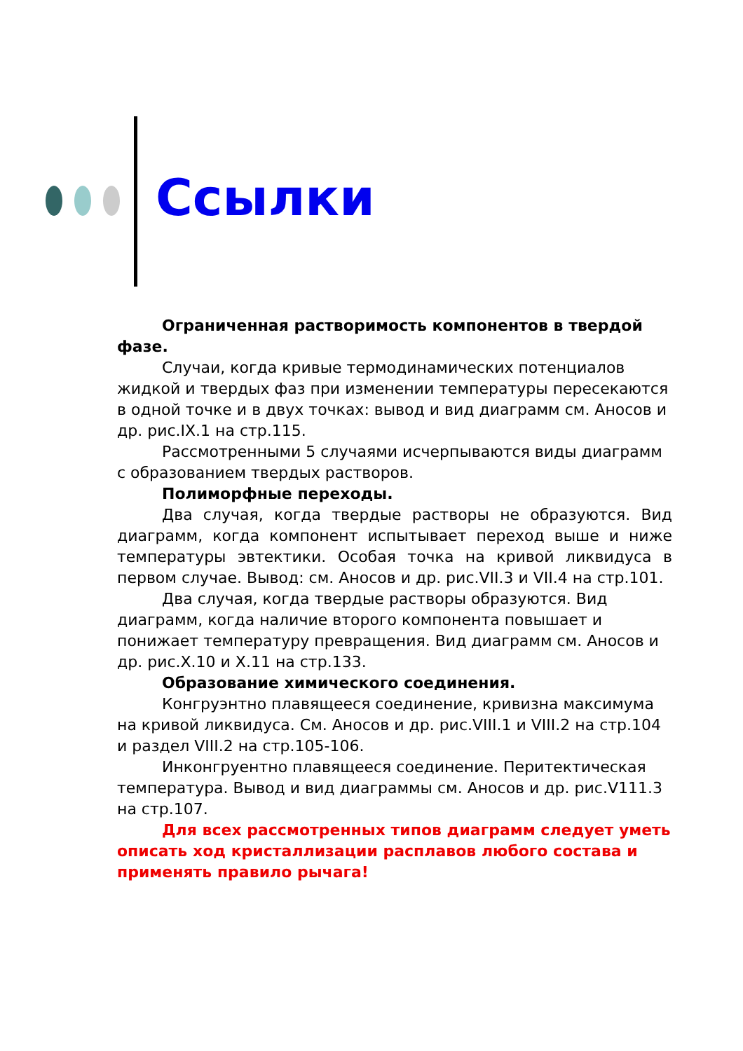Ссылки
Ограниченная растворимость компонентов в твердой фазе.
Случаи, когда кривые термодинамических потенциалов жидкой и твердых фаз при изменении температуры пересекаются в одной точке и в двух точках: вывод и вид диаграмм см. Аносов и др. рис.IX.1 на стр.115.
Рассмотренными 5 случаями исчерпываются виды диаграмм с образованием твердых растворов.
Полиморфные переходы.
Два случая, когда твердые растворы не образуются. Вид диаграмм, когда компонент испытывает переход выше и ниже температуры эвтектики. Особая точка на кривой ликвидуса в первом случае. Вывод: см. Аносов и др. рис.VII.3 и VII.4 на стр.101.
Два случая, когда твердые растворы образуются. Вид диаграмм, когда наличие второго компонента повышает и понижает температуру превращения. Вид диаграмм см. Аносов и др. рис.X.10 и X.11 на стр.133.
Образование химического соединения.
Конгруэнтно плавящееся соединение, кривизна максимума на кривой ликвидуса. См. Аносов и др. рис.VIII.1 и VIII.2 на стр.104 и раздел VIII.2 на стр.105-106.
Инконгруентно плавящееся соединение. Перитектическая температура. Вывод и вид диаграммы см. Аносов и др. рис.V111.3 на стр.107.
Для всех рассмотренных типов диаграмм следует уметь описать ход кристаллизации расплавов любого состава и применять правило рычага!